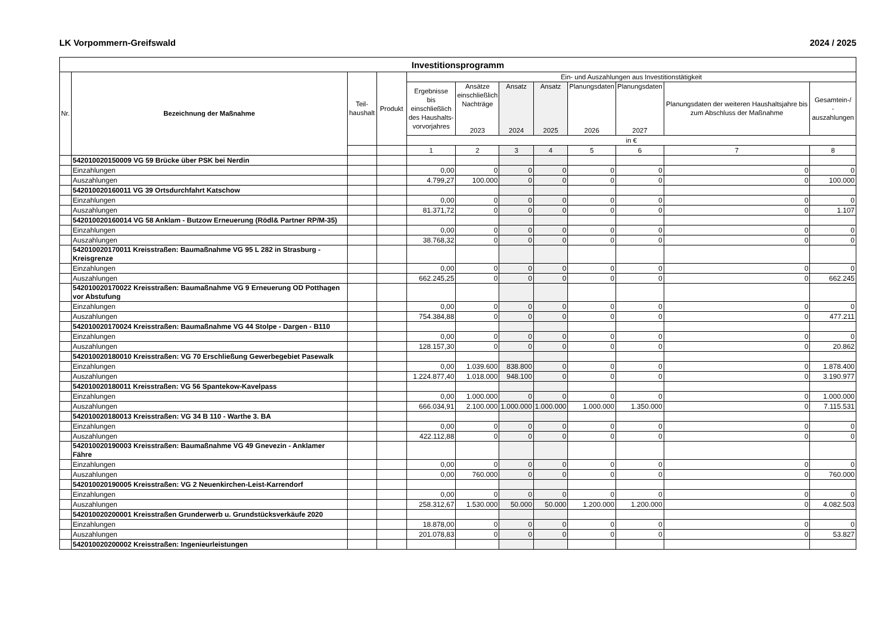LK Vorpommern-Greifswald 2024 / 2025
| Investitionsprogramm | | | | | | | | | | | |
| --- | --- | --- | --- | --- | --- | --- | --- | --- | --- | --- | --- |
| Nr. | Bezeichnung der Maßnahme | Teil- haushalt | Produkt | Ein- und Auszahlungen aus Investitionstätigkeit | | | | | | | |
| | | | | Ergebnisse bis einschließlich des Haushalts- vorvorjahres | Ansätze einschließlich Nachträge 2023 | Ansatz 2024 | Ansatz 2025 | Planungsdaten 2026 | Planungsdaten 2027 | Planungsdaten der weiteren Haushaltsjahre bis zum Abschluss der Maßnahme | Gesamtein-/ -auszahlungen |
| | | | | in € | | | | | | | |
| | | | | 1 | 2 | 3 | 4 | 5 | 6 | 7 | 8 |
| | 542010020150009 VG 59 Brücke über PSK bei Nerdin | | | | | | | | | | |
| | Einzahlungen | | | 0,00 | 0 | 0 | 0 | 0 | 0 | 0 | 0 |
| | Auszahlungen | | | 4.799,27 | 100.000 | 0 | 0 | 0 | 0 | 0 | 100.000 |
| | 542010020160011 VG 39 Ortsdurchfahrt Katschow | | | | | | | | | | |
| | Einzahlungen | | | 0,00 | 0 | 0 | 0 | 0 | 0 | 0 | 0 |
| | Auszahlungen | | | 81.371,72 | 0 | 0 | 0 | 0 | 0 | 0 | 1.107 |
| | 542010020160014 VG 58 Anklam - Butzow Erneuerung (Rödl& Partner RP/M-35) | | | | | | | | | | |
| | Einzahlungen | | | 0,00 | 0 | 0 | 0 | 0 | 0 | 0 | 0 |
| | Auszahlungen | | | 38.768,32 | 0 | 0 | 0 | 0 | 0 | 0 | 0 |
| | 542010020170011 Kreisstraßen: Baumaßnahme VG 95 L 282 in Strasburg - Kreisgrenze | | | | | | | | | | |
| | Einzahlungen | | | 0,00 | 0 | 0 | 0 | 0 | 0 | 0 | 0 |
| | Auszahlungen | | | 662.245,25 | 0 | 0 | 0 | 0 | 0 | 0 | 662.245 |
| | 542010020170022 Kreisstraßen: Baumaßnahme VG 9 Erneuerung OD Potthagen vor Abstufung | | | | | | | | | | |
| | Einzahlungen | | | 0,00 | 0 | 0 | 0 | 0 | 0 | 0 | 0 |
| | Auszahlungen | | | 754.384,88 | 0 | 0 | 0 | 0 | 0 | 0 | 477.211 |
| | 542010020170024 Kreisstraßen: Baumaßnahme VG 44 Stolpe - Dargen - B110 | | | | | | | | | | |
| | Einzahlungen | | | 0,00 | 0 | 0 | 0 | 0 | 0 | 0 | 0 |
| | Auszahlungen | | | 128.157,30 | 0 | 0 | 0 | 0 | 0 | 0 | 20.862 |
| | 542010020180010 Kreisstraßen: VG 70 Erschließung Gewerbegebiet Pasewalk | | | | | | | | | | |
| | Einzahlungen | | | 0,00 | 1.039.600 | 838.800 | 0 | 0 | 0 | 0 | 1.878.400 |
| | Auszahlungen | | | 1.224.877,40 | 1.018.000 | 948.100 | 0 | 0 | 0 | 0 | 3.190.977 |
| | 542010020180011 Kreisstraßen: VG 56 Spantekow-Kavelpass | | | | | | | | | | |
| | Einzahlungen | | | 0,00 | 1.000.000 | 0 | 0 | 0 | 0 | 0 | 1.000.000 |
| | Auszahlungen | | | 666.034,91 | 2.100.000 | 1.000.000 | 1.000.000 | 1.000.000 | 1.350.000 | 0 | 7.115.531 |
| | 542010020180013 Kreisstraßen: VG 34 B 110 - Warthe 3. BA | | | | | | | | | | |
| | Einzahlungen | | | 0,00 | 0 | 0 | 0 | 0 | 0 | 0 | 0 |
| | Auszahlungen | | | 422.112,88 | 0 | 0 | 0 | 0 | 0 | 0 | 0 |
| | 542010020190003 Kreisstraßen: Baumaßnahme VG 49 Gnevezin - Anklamer Fähre | | | | | | | | | | |
| | Einzahlungen | | | 0,00 | 0 | 0 | 0 | 0 | 0 | 0 | 0 |
| | Auszahlungen | | | 0,00 | 760.000 | 0 | 0 | 0 | 0 | 0 | 760.000 |
| | 542010020190005 Kreisstraßen: VG 2 Neuenkirchen-Leist-Karrendorf | | | | | | | | | | |
| | Einzahlungen | | | 0,00 | 0 | 0 | 0 | 0 | 0 | 0 | 0 |
| | Auszahlungen | | | 258.312,67 | 1.530.000 | 50.000 | 50.000 | 1.200.000 | 1.200.000 | 0 | 4.082.503 |
| | 542010020200001 Kreisstraßen Grunderwerb u. Grundstücksverkäufe 2020 | | | | | | | | | | |
| | Einzahlungen | | | 18.878,00 | 0 | 0 | 0 | 0 | 0 | 0 | 0 |
| | Auszahlungen | | | 201.078,83 | 0 | 0 | 0 | 0 | 0 | 0 | 53.827 |
| | 542010020200002 Kreisstraßen: Ingenieurleistungen | | | | | | | | | | |